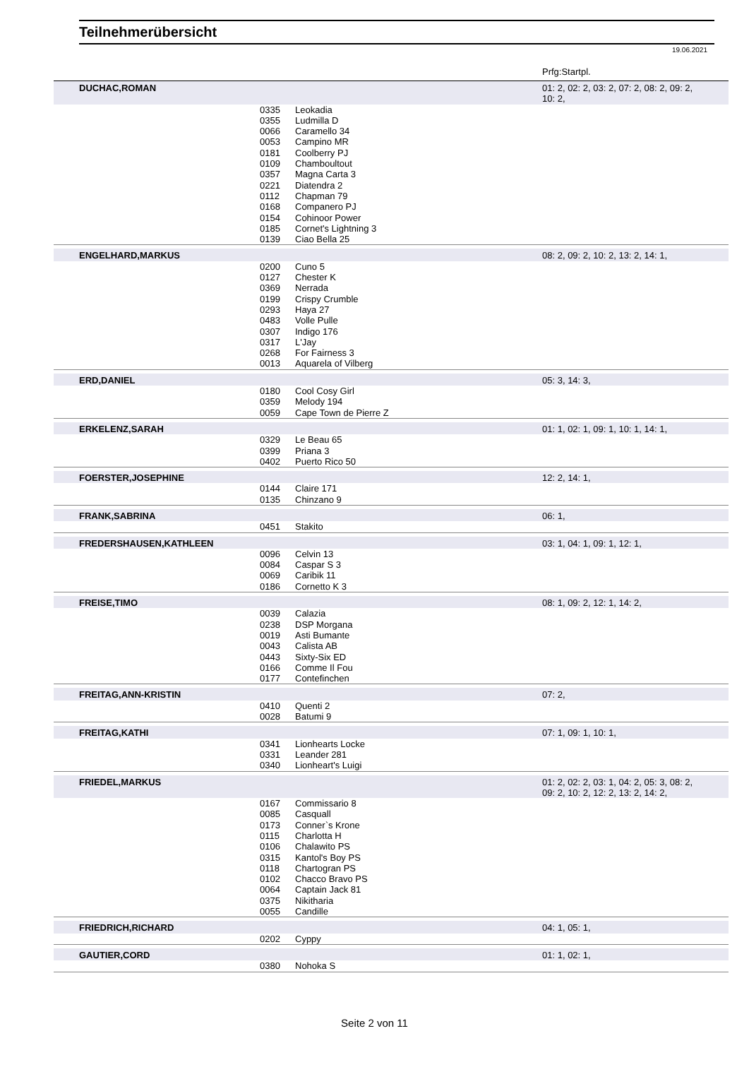Teilnehmerübersicht
19.06.2021
| | | | | Prfg:Startpl. |
| | DUCHAC,ROMAN | | | 01: 2, 02: 2, 03: 2, 07: 2, 08: 2, 09: 2, 10: 2, |
| | | 0335 0355 0066 0053 0181 0109 0357 0221 0112 0168 0154 0185 0139 | Leokadia Ludmilla D Caramello 34 Campino MR Coolberry PJ Chamboultout Magna Carta 3 Diatendra 2 Chapman 79 Companero PJ Cohinoor Power Cornet's Lightning 3 Ciao Bella 25 | |
| | ENGELHARD,MARKUS | | | 08: 2, 09: 2, 10: 2, 13: 2, 14: 1, |
| | | 0200 0127 0369 0199 0293 0483 0307 0317 0268 0013 | Cuno 5 Chester K Nerrada Crispy Crumble Haya 27 Volle Pulle Indigo 176 L'Jay For Fairness 3 Aquarela of Vilberg | |
| | ERD,DANIEL | | | 05: 3, 14: 3, |
| | | 0180 0359 0059 | Cool Cosy Girl Melody 194 Cape Town de Pierre Z | |
| | ERKELENZ,SARAH | | | 01: 1, 02: 1, 09: 1, 10: 1, 14: 1, |
| | | 0329 0399 0402 | Le Beau 65 Priana 3 Puerto Rico 50 | |
| | FOERSTER,JOSEPHINE | | | 12: 2, 14: 1, |
| | | 0144 0135 | Claire 171 Chinzano 9 | |
| | FRANK,SABRINA | | | 06: 1, |
| | | 0451 | Stakito | |
| | FREDERSHAUSEN,KATHLEEN | | | 03: 1, 04: 1, 09: 1, 12: 1, |
| | | 0096 0084 0069 0186 | Celvin 13 Caspar S 3 Caribik 11 Cornetto K 3 | |
| | FREISE,TIMO | | | 08: 1, 09: 2, 12: 1, 14: 2, |
| | | 0039 0238 0019 0043 0443 0166 0177 | Calazia DSP Morgana Asti Bumante Calista AB Sixty-Six ED Comme Il Fou Contefinchen | |
| | FREITAG,ANN-KRISTIN | | | 07: 2, |
| | | 0410 0028 | Quenti 2 Batumi 9 | |
| | FREITAG,KATHI | | | 07: 1, 09: 1, 10: 1, |
| | | 0341 0331 0340 | Lionhearts Locke Leander 281 Lionheart's Luigi | |
| | FRIEDEL,MARKUS | | | 01: 2, 02: 2, 03: 1, 04: 2, 05: 3, 08: 2, 09: 2, 10: 2, 12: 2, 13: 2, 14: 2, |
| | | 0167 0085 0173 0115 0106 0315 0118 0102 0064 0375 0055 | Commissario 8 Casquall Conner`s Krone Charlotta H Chalawito PS Kantol's Boy PS Chartogran PS Chacco Bravo PS Captain Jack 81 Nikitharia Candille | |
| | FRIEDRICH,RICHARD | | | 04: 1, 05: 1, |
| | | 0202 | Cyppy | |
| | GAUTIER,CORD | | | 01: 1, 02: 1, |
| | | 0380 | Nohoka S | |
Seite 2 von 11